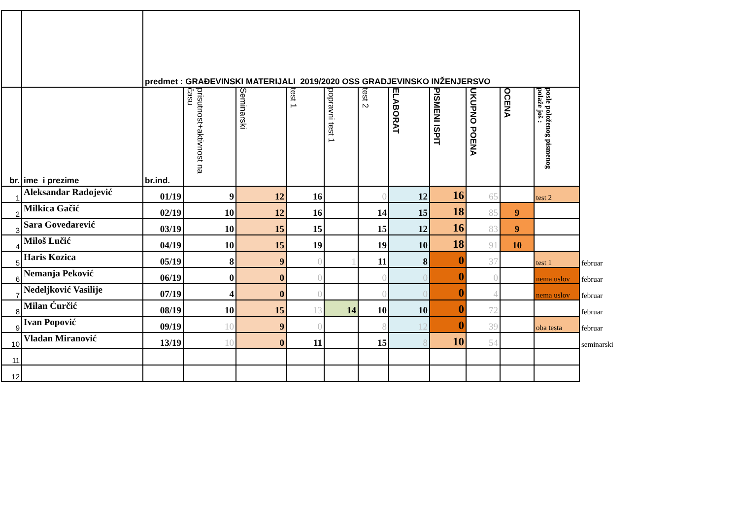| | | predmet : GRAĐEVINSKI MATERIJALI 2019/2020 OSS GRADJEVINSKO INŽENJERSVO | | | | | | | | | | | |
| br. | ime i prezime | br.ind. | prisutnost+aktivnost na času | Seminarski | test 1 | popravni test 1 | test 2 | ELABORAT | PISMENI ISPIT | UKUPNO POENA | OCENA | posle položenog pismenog polaže još : | |
| 1 | Aleksandar Radojević | 01/19 | 9 | 12 | 16 | | 0 | 12 | 16 | 65 | | test 2 | |
| 2 | Milkica Gačić | 02/19 | 10 | 12 | 16 | | 14 | 15 | 18 | 85 | 9 | | |
| 3 | Sara Govedarević | 03/19 | 10 | 15 | 15 | | 15 | 12 | 16 | 83 | 9 | | |
| 4 | Miloš Lučić | 04/19 | 10 | 15 | 19 | | 19 | 10 | 18 | 91 | 10 | | |
| 5 | Haris Kozica | 05/19 | 8 | 9 | 0 | 1 | 11 | 8 | 0 | 37 | | test 1 | februar |
| 6 | Nemanja Peković | 06/19 | 0 | 0 | 0 | | 0 | 0 | 0 | 0 | | nema uslov | februar |
| 7 | Nedeljković Vasilije | 07/19 | 4 | 0 | 0 | | 0 | 0 | 0 | 4 | | nema uslov | februar |
| 8 | Milan Ćurčić | 08/19 | 10 | 15 | 13 | 14 | 10 | 10 | 0 | 72 | | | februar |
| 9 | Ivan Popović | 09/19 | 10 | 9 | 0 | | 8 | 12 | 0 | 39 | | oba testa | februar |
| 10 | Vladan Miranović | 13/19 | 10 | 0 | 11 | | 15 | 8 | 10 | 54 | | | seminarski |
| 11 | | | | | | | | | | | | | |
| 12 | | | | | | | | | | | | | |